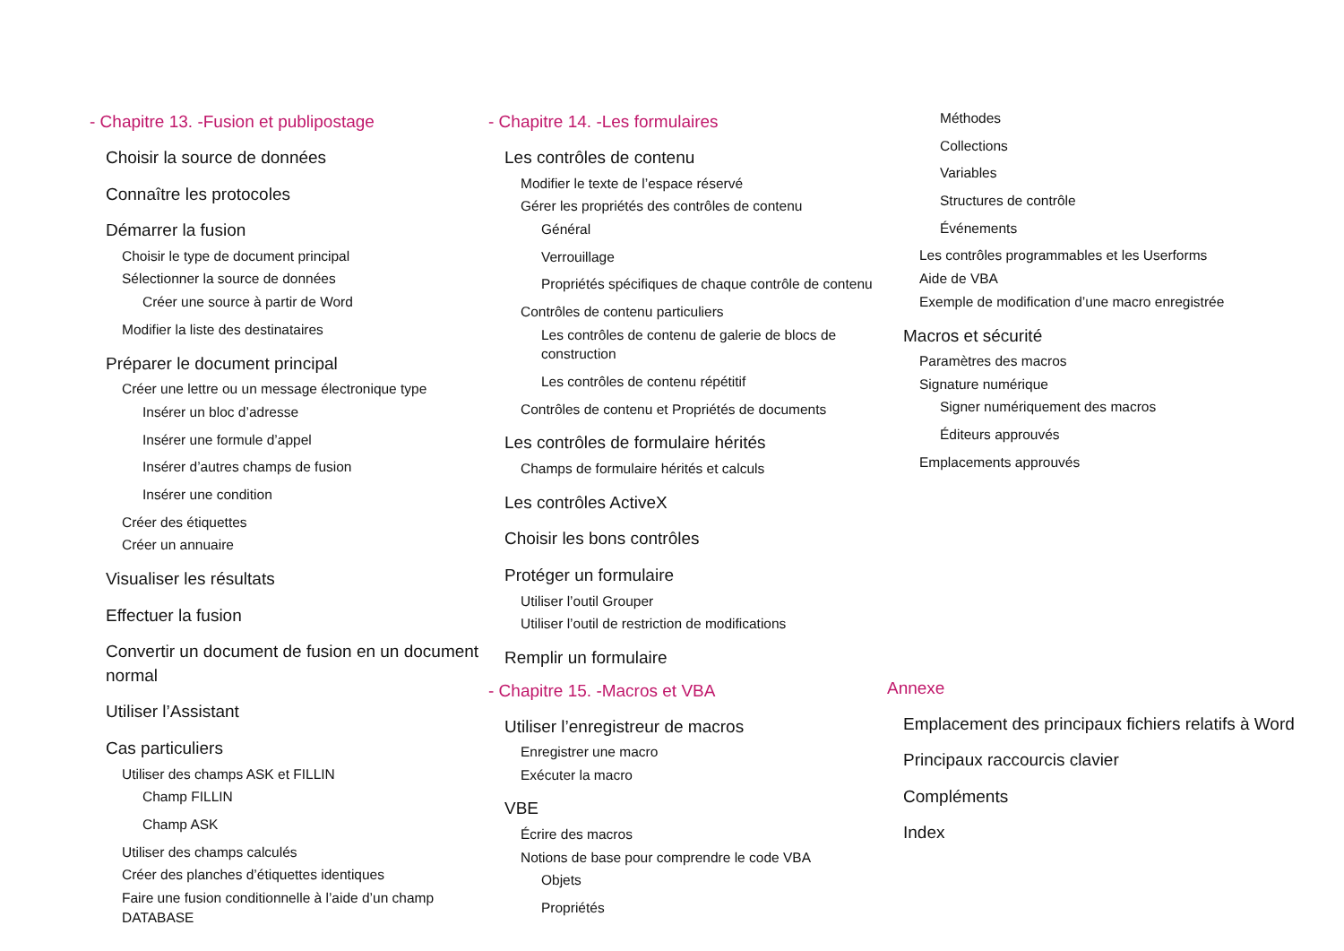- Chapitre 13. -Fusion et publipostage
Choisir la source de données
Connaître les protocoles
Démarrer la fusion
Choisir le type de document principal
Sélectionner la source de données
Créer une source à partir de Word
Modifier la liste des destinataires
Préparer le document principal
Créer une lettre ou un message électronique type
Insérer un bloc d’adresse
Insérer une formule d’appel
Insérer d’autres champs de fusion
Insérer une condition
Créer des étiquettes
Créer un annuaire
Visualiser les résultats
Effectuer la fusion
Convertir un document de fusion en un document normal
Utiliser l’Assistant
Cas particuliers
Utiliser des champs ASK et FILLIN
Champ FILLIN
Champ ASK
Utiliser des champs calculés
Créer des planches d’étiquettes identiques
Faire une fusion conditionnelle à l’aide d’un champ DATABASE
- Chapitre 14. -Les formulaires
Les contrôles de contenu
Modifier le texte de l’espace réservé
Gérer les propriétés des contrôles de contenu
Général
Verrouillage
Propriétés spécifiques de chaque contrôle de contenu
Contrôles de contenu particuliers
Les contrôles de contenu de galerie de blocs de construction
Les contrôles de contenu répétitif
Contrôles de contenu et Propriétés de documents
Les contrôles de formulaire hérités
Champs de formulaire hérités et calculs
Les contrôles ActiveX
Choisir les bons contrôles
Protéger un formulaire
Utiliser l’outil Grouper
Utiliser l’outil de restriction de modifications
Remplir un formulaire
- Chapitre 15. -Macros et VBA
Utiliser l’enregistreur de macros
Enregistrer une macro
Exécuter la macro
VBE
Écrire des macros
Notions de base pour comprendre le code VBA
Objets
Propriétés
Méthodes
Collections
Variables
Structures de contrôle
Événements
Les contrôles programmables et les Userforms
Aide de VBA
Exemple de modification d’une macro enregistrée
Macros et sécurité
Paramètres des macros
Signature numérique
Signer numériquement des macros
Éditeurs approuvés
Emplacements approuvés
Annexe
Emplacement des principaux fichiers relatifs à Word
Principaux raccourcis clavier
Compléments
Index